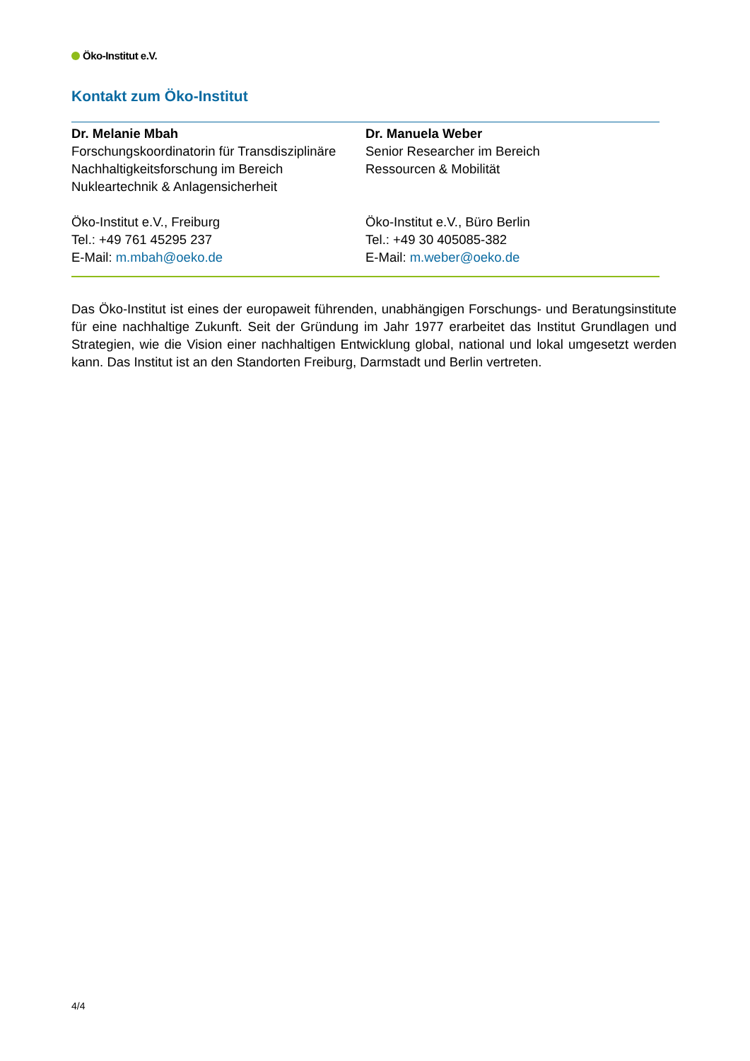Öko-Institut e.V.
Kontakt zum Öko-Institut
| Dr. Melanie Mbah Forschungskoordinatorin für Transdisziplinäre Nachhaltigkeitsforschung im Bereich Nukleartechnik & Anlagensicherheit Öko-Institut e.V., Freiburg Tel.: +49 761 45295 237 E-Mail: m.mbah@oeko.de | Dr. Manuela Weber Senior Researcher im Bereich Ressourcen & Mobilität Öko-Institut e.V., Büro Berlin Tel.: +49 30 405085-382 E-Mail: m.weber@oeko.de |
Das Öko-Institut ist eines der europaweit führenden, unabhängigen Forschungs- und Beratungsinstitute für eine nachhaltige Zukunft. Seit der Gründung im Jahr 1977 erarbeitet das Institut Grundlagen und Strategien, wie die Vision einer nachhaltigen Entwicklung global, national und lokal umgesetzt werden kann. Das Institut ist an den Standorten Freiburg, Darmstadt und Berlin vertreten.
4/4